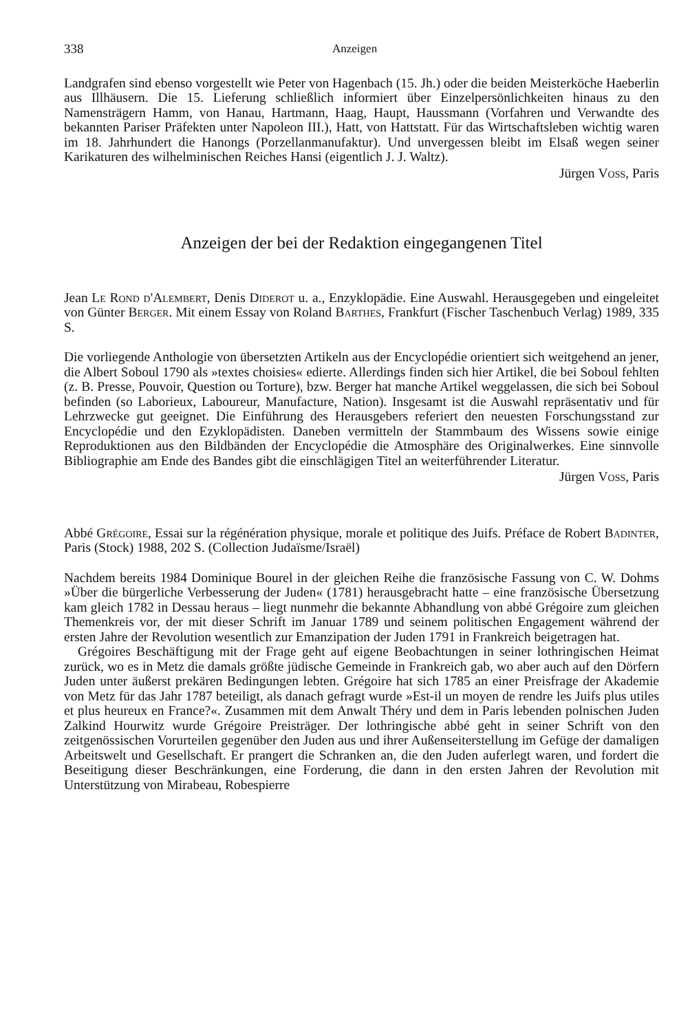338 Anzeigen
Landgrafen sind ebenso vorgestellt wie Peter von Hagenbach (15. Jh.) oder die beiden Meisterköche Haeberlin aus Illhäusern. Die 15. Lieferung schließlich informiert über Einzelpersönlichkeiten hinaus zu den Namensträgern Hamm, von Hanau, Hartmann, Haag, Haupt, Haussmann (Vorfahren und Verwandte des bekannten Pariser Präfekten unter Napoleon III.), Hatt, von Hattstatt. Für das Wirtschaftsleben wichtig waren im 18. Jahrhundert die Hanongs (Porzellanmanufaktur). Und unvergessen bleibt im Elsaß wegen seiner Karikaturen des wilhelminischen Reiches Hansi (eigentlich J. J. Waltz).
Jürgen Voss, Paris
Anzeigen der bei der Redaktion eingegangenen Titel
Jean Le Rond d'Alembert, Denis Diderot u. a., Enzyklopädie. Eine Auswahl. Herausgegeben und eingeleitet von Günter Berger. Mit einem Essay von Roland Barthes, Frankfurt (Fischer Taschenbuch Verlag) 1989, 335 S.
Die vorliegende Anthologie von übersetzten Artikeln aus der Encyclopédie orientiert sich weitgehend an jener, die Albert Soboul 1790 als »textes choisies« edierte. Allerdings finden sich hier Artikel, die bei Soboul fehlten (z. B. Presse, Pouvoir, Question ou Torture), bzw. Berger hat manche Artikel weggelassen, die sich bei Soboul befinden (so Laborieux, Laboureur, Manufacture, Nation). Insgesamt ist die Auswahl repräsentativ und für Lehrzwecke gut geeignet. Die Einführung des Herausgebers referiert den neuesten Forschungsstand zur Encyclopédie und den Ezyklopädisten. Daneben vermitteln der Stammbaum des Wissens sowie einige Reproduktionen aus den Bildbänden der Encyclopédie die Atmosphäre des Originalwerkes. Eine sinnvolle Bibliographie am Ende des Bandes gibt die einschlägigen Titel an weiterführender Literatur.
Jürgen Voss, Paris
Abbé Grégoire, Essai sur la régénération physique, morale et politique des Juifs. Préface de Robert Badinter, Paris (Stock) 1988, 202 S. (Collection Judaïsme/Israël)
Nachdem bereits 1984 Dominique Bourel in der gleichen Reihe die französische Fassung von C. W. Dohms »Über die bürgerliche Verbesserung der Juden« (1781) herausgebracht hatte – eine französische Übersetzung kam gleich 1782 in Dessau heraus – liegt nunmehr die bekannte Abhandlung von abbé Grégoire zum gleichen Themenkreis vor, der mit dieser Schrift im Januar 1789 und seinem politischen Engagement während der ersten Jahre der Revolution wesentlich zur Emanzipation der Juden 1791 in Frankreich beigetragen hat.
Grégoires Beschäftigung mit der Frage geht auf eigene Beobachtungen in seiner lothringischen Heimat zurück, wo es in Metz die damals größte jüdische Gemeinde in Frankreich gab, wo aber auch auf den Dörfern Juden unter äußerst prekären Bedingungen lebten. Grégoire hat sich 1785 an einer Preisfrage der Akademie von Metz für das Jahr 1787 beteiligt, als danach gefragt wurde »Est-il un moyen de rendre les Juifs plus utiles et plus heureux en France?«. Zusammen mit dem Anwalt Théry und dem in Paris lebenden polnischen Juden Zalkind Hourwitz wurde Grégoire Preisträger. Der lothringische abbé geht in seiner Schrift von den zeitgenössischen Vorurteilen gegenüber den Juden aus und ihrer Außenseiterstellung im Gefüge der damaligen Arbeitswelt und Gesellschaft. Er prangert die Schranken an, die den Juden auferlegt waren, und fordert die Beseitigung dieser Beschränkungen, eine Forderung, die dann in den ersten Jahren der Revolution mit Unterstützung von Mirabeau, Robespierre